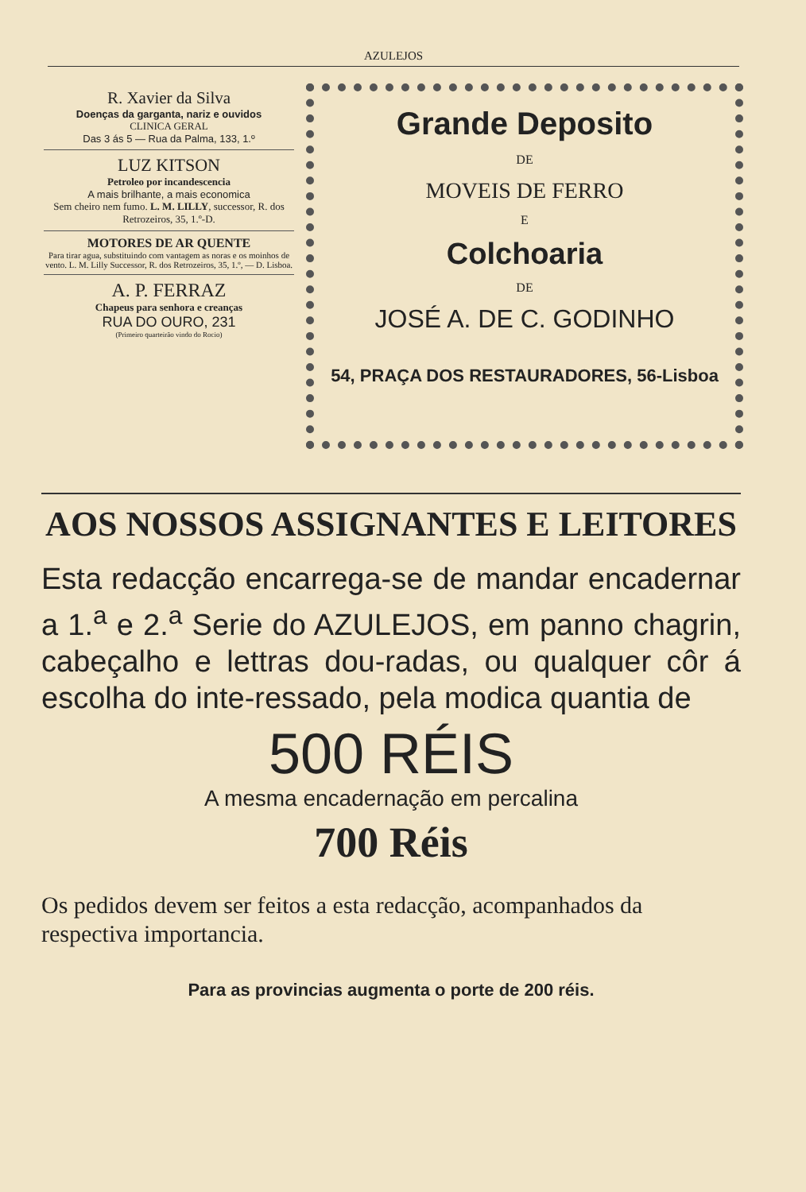AZULEJOS
R. Xavier da Silva
Doenças da garganta, nariz e ouvidos
CLINICA GERAL
Das 3 ás 5 — Rua da Palma, 133, 1.º
LUZ KITSON
Petroleo por incandescencia
A mais brilhante, a mais economica
Sem cheiro nem fumo. L. M. LILLY, successor, R. dos Retrozeiros, 35, 1.º-D.
MOTORES DE AR QUENTE
Para tirar agua, substituindo com vantagem as noras e os moinhos de vento. L. M. Lilly Successor, R. dos Retrozeiros, 35, 1.º, — D. Lisboa.
A. P. FERRAZ
Chapeus para senhora e creanças
RUA DO OURO, 231
(Primeiro quarteirão vindo do Rocio)
Grande Deposito
DE
MOVEIS DE FERRO
E
Colchoaria
DE
JOSÉ A. DE C. GODINHO
54, PRAÇA DOS RESTAURADORES, 56-Lisboa
AOS NOSSOS ASSIGNANTES E LEITORES
Esta redacção encarrega-se de mandar encadernar a 1.<sup>a</sup> e 2.<sup>a</sup> Serie do AZULEJOS, em panno chagrin, cabeçalho e lettras dou-radas, ou qualquer côr á escolha do inte-ressado, pela modica quantia de
500 RÉIS
A mesma encadernação em percalina
700 Réis
Os pedidos devem ser feitos a esta redacção, acompanhados da respectiva importancia.
Para as provincias augmenta o porte de 200 réis.